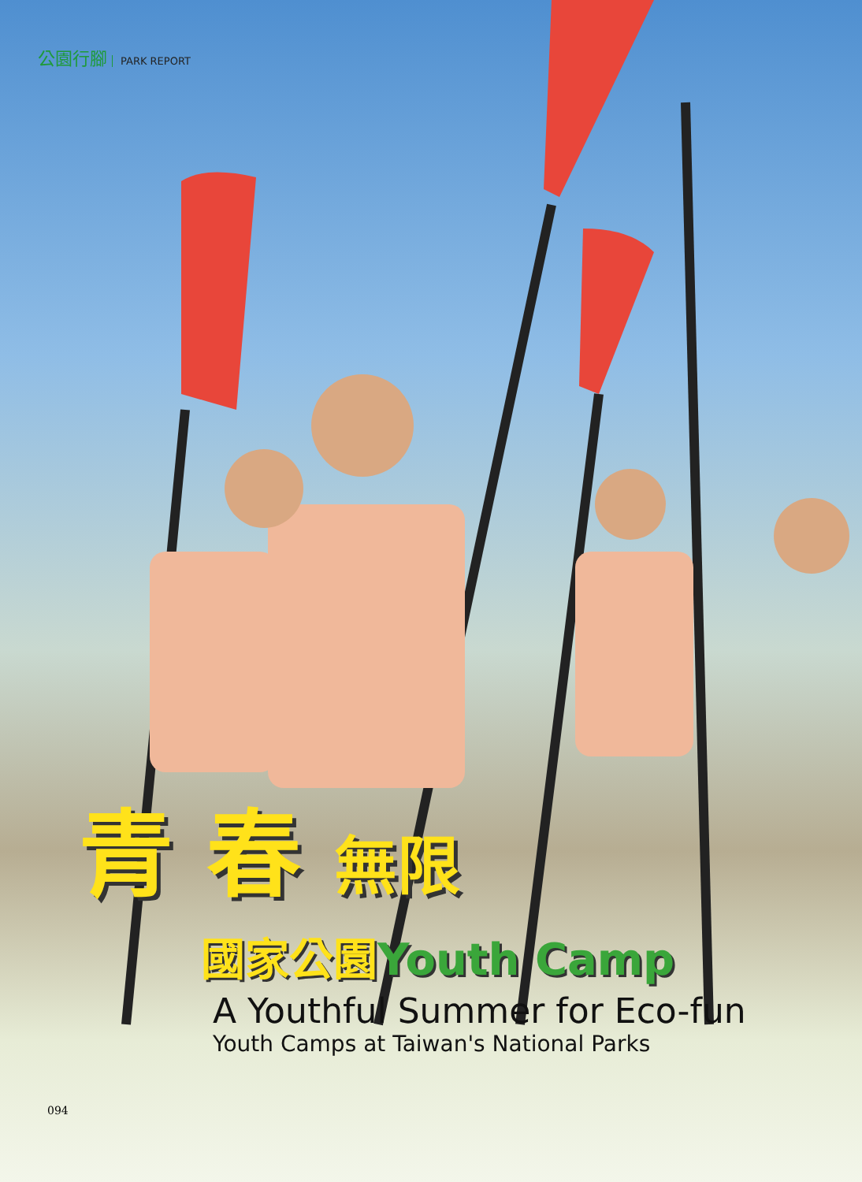公園行腳 PARK REPORT
青 春 無限
國家公園 Youth Camp
A Youthful Summer for Eco-fun
Youth Camps at Taiwan's National Parks
094